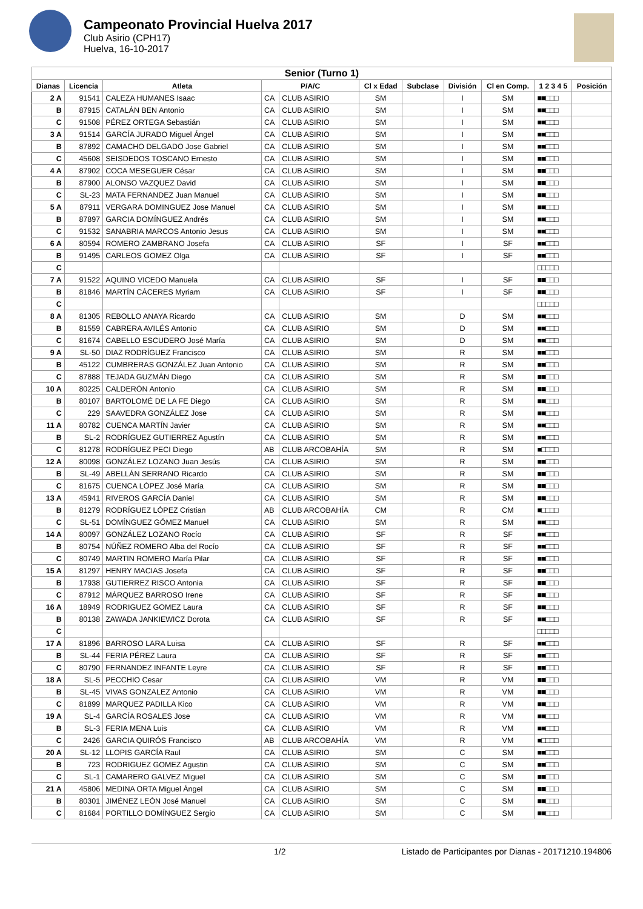Campeonato Provincial Huelva 2017
Club Asirio (CPH17)
Huelva, 16-10-2017
| Senior (Turno 1) | | | | | | | | | | |
| Dianas | Licencia | Atleta | P/A/C | | Cl x Edad | Subclase | División | Cl en Comp. | 1 2 3 4 5 | Posición |
| 2 A | 91541 | CALEZA HUMANES Isaac | CA | CLUB ASIRIO | SM | | I | SM | ■■□□□ | |
| B | 87915 | CATALÁN BEN Antonio | CA | CLUB ASIRIO | SM | | I | SM | ■■□□□ | |
| C | 91508 | PÉREZ ORTEGA Sebastián | CA | CLUB ASIRIO | SM | | I | SM | ■■□□□ | |
| 3 A | 91514 | GARCÍA JURADO Miguel Ángel | CA | CLUB ASIRIO | SM | | I | SM | ■■□□□ | |
| B | 87892 | CAMACHO DELGADO Jose Gabriel | CA | CLUB ASIRIO | SM | | I | SM | ■■□□□ | |
| C | 45608 | SEISDEDOS TOSCANO Ernesto | CA | CLUB ASIRIO | SM | | I | SM | ■■□□□ | |
| 4 A | 87902 | COCA MESEGUER César | CA | CLUB ASIRIO | SM | | I | SM | ■■□□□ | |
| B | 87900 | ALONSO VAZQUEZ David | CA | CLUB ASIRIO | SM | | I | SM | ■■□□□ | |
| C | SL-23 | MATA FERNANDEZ Juan Manuel | CA | CLUB ASIRIO | SM | | I | SM | ■■□□□ | |
| 5 A | 87911 | VERGARA DOMINGUEZ Jose Manuel | CA | CLUB ASIRIO | SM | | I | SM | ■■□□□ | |
| B | 87897 | GARCIA DOMÍNGUEZ Andrés | CA | CLUB ASIRIO | SM | | I | SM | ■■□□□ | |
| C | 91532 | SANABRIA MARCOS Antonio Jesus | CA | CLUB ASIRIO | SM | | I | SM | ■■□□□ | |
| 6 A | 80594 | ROMERO ZAMBRANO Josefa | CA | CLUB ASIRIO | SF | | I | SF | ■■□□□ | |
| B | 91495 | CARLEOS GOMEZ Olga | CA | CLUB ASIRIO | SF | | I | SF | ■■□□□ | |
| C | | | | | | | | | □□□□□ | |
| 7 A | 91522 | AQUINO VICEDO Manuela | CA | CLUB ASIRIO | SF | | I | SF | ■■□□□ | |
| B | 81846 | MARTÍN CÁCERES Myriam | CA | CLUB ASIRIO | SF | | I | SF | ■■□□□ | |
| C | | | | | | | | | □□□□□ | |
| 8 A | 81305 | REBOLLO ANAYA Ricardo | CA | CLUB ASIRIO | SM | | D | SM | ■■□□□ | |
| B | 81559 | CABRERA AVILÉS Antonio | CA | CLUB ASIRIO | SM | | D | SM | ■■□□□ | |
| C | 81674 | CABELLO ESCUDERO José María | CA | CLUB ASIRIO | SM | | D | SM | ■■□□□ | |
| 9 A | SL-50 | DIAZ RODRÍGUEZ Francisco | CA | CLUB ASIRIO | SM | | R | SM | ■■□□□ | |
| B | 45122 | CUMBRERAS GONZÁLEZ Juan Antonio | CA | CLUB ASIRIO | SM | | R | SM | ■■□□□ | |
| C | 87888 | TEJADA GUZMÁN Diego | CA | CLUB ASIRIO | SM | | R | SM | ■■□□□ | |
| 10 A | 80225 | CALDERÓN Antonio | CA | CLUB ASIRIO | SM | | R | SM | ■■□□□ | |
| B | 80107 | BARTOLOMÉ DE LA FE Diego | CA | CLUB ASIRIO | SM | | R | SM | ■■□□□ | |
| C | 229 | SAAVEDRA GONZÁLEZ Jose | CA | CLUB ASIRIO | SM | | R | SM | ■■□□□ | |
| 11 A | 80782 | CUENCA MARTÍN Javier | CA | CLUB ASIRIO | SM | | R | SM | ■■□□□ | |
| B | SL-2 | RODRÍGUEZ GUTIERREZ Agustín | CA | CLUB ASIRIO | SM | | R | SM | ■■□□□ | |
| C | 81278 | RODRÍGUEZ PECI Diego | AB | CLUB ARCOBAHÍA | SM | | R | SM | ■□□□□ | |
| 12 A | 80098 | GONZÁLEZ LOZANO Juan Jesús | CA | CLUB ASIRIO | SM | | R | SM | ■■□□□ | |
| B | SL-49 | ABELLÁN SERRANO Ricardo | CA | CLUB ASIRIO | SM | | R | SM | ■■□□□ | |
| C | 81675 | CUENCA LÓPEZ José María | CA | CLUB ASIRIO | SM | | R | SM | ■■□□□ | |
| 13 A | 45941 | RIVEROS GARCÍA Daniel | CA | CLUB ASIRIO | SM | | R | SM | ■■□□□ | |
| B | 81279 | RODRÍGUEZ LÓPEZ Cristian | AB | CLUB ARCOBAHÍA | CM | | R | CM | ■□□□□ | |
| C | SL-51 | DOMÍNGUEZ GÓMEZ Manuel | CA | CLUB ASIRIO | SM | | R | SM | ■■□□□ | |
| 14 A | 80097 | GONZÁLEZ LOZANO Rocío | CA | CLUB ASIRIO | SF | | R | SF | ■■□□□ | |
| B | 80754 | NÚÑEZ ROMERO Alba del Rocío | CA | CLUB ASIRIO | SF | | R | SF | ■■□□□ | |
| C | 80749 | MARTIN ROMERO María Pilar | CA | CLUB ASIRIO | SF | | R | SF | ■■□□□ | |
| 15 A | 81297 | HENRY MACIAS Josefa | CA | CLUB ASIRIO | SF | | R | SF | ■■□□□ | |
| B | 17938 | GUTIERREZ RISCO Antonia | CA | CLUB ASIRIO | SF | | R | SF | ■■□□□ | |
| C | 87912 | MÁRQUEZ BARROSO Irene | CA | CLUB ASIRIO | SF | | R | SF | ■■□□□ | |
| 16 A | 18949 | RODRIGUEZ GOMEZ Laura | CA | CLUB ASIRIO | SF | | R | SF | ■■□□□ | |
| B | 80138 | ZAWADA JANKIEWICZ Dorota | CA | CLUB ASIRIO | SF | | R | SF | ■■□□□ | |
| C | | | | | | | | | □□□□□ | |
| 17 A | 81896 | BARROSO LARA Luisa | CA | CLUB ASIRIO | SF | | R | SF | ■■□□□ | |
| B | SL-44 | FERIA PÉREZ Laura | CA | CLUB ASIRIO | SF | | R | SF | ■■□□□ | |
| C | 80790 | FERNANDEZ INFANTE Leyre | CA | CLUB ASIRIO | SF | | R | SF | ■■□□□ | |
| 18 A | SL-5 | PECCHIO Cesar | CA | CLUB ASIRIO | VM | | R | VM | ■■□□□ | |
| B | SL-45 | VIVAS GONZALEZ Antonio | CA | CLUB ASIRIO | VM | | R | VM | ■■□□□ | |
| C | 81899 | MARQUEZ PADILLA Kico | CA | CLUB ASIRIO | VM | | R | VM | ■■□□□ | |
| 19 A | SL-4 | GARCÍA ROSALES Jose | CA | CLUB ASIRIO | VM | | R | VM | ■■□□□ | |
| B | SL-3 | FERIA MENA Luis | CA | CLUB ASIRIO | VM | | R | VM | ■■□□□ | |
| C | 2426 | GARCIA QUIRÓS Francisco | AB | CLUB ARCOBAHÍA | VM | | R | VM | ■□□□□ | |
| 20 A | SL-12 | LLOPIS GARCÍA Raul | CA | CLUB ASIRIO | SM | | C | SM | ■■□□□ | |
| B | 723 | RODRIGUEZ GOMEZ Agustin | CA | CLUB ASIRIO | SM | | C | SM | ■■□□□ | |
| C | SL-1 | CAMARERO GALVEZ Miguel | CA | CLUB ASIRIO | SM | | C | SM | ■■□□□ | |
| 21 A | 45806 | MEDINA ORTA Miguel Ángel | CA | CLUB ASIRIO | SM | | C | SM | ■■□□□ | |
| B | 80301 | JIMÉNEZ LEÓN José Manuel | CA | CLUB ASIRIO | SM | | C | SM | ■■□□□ | |
| C | 81684 | PORTILLO DOMÍNGUEZ Sergio | CA | CLUB ASIRIO | SM | | C | SM | ■■□□□ | |
1/2 Listado de Participantes por Dianas - 20171210.194806